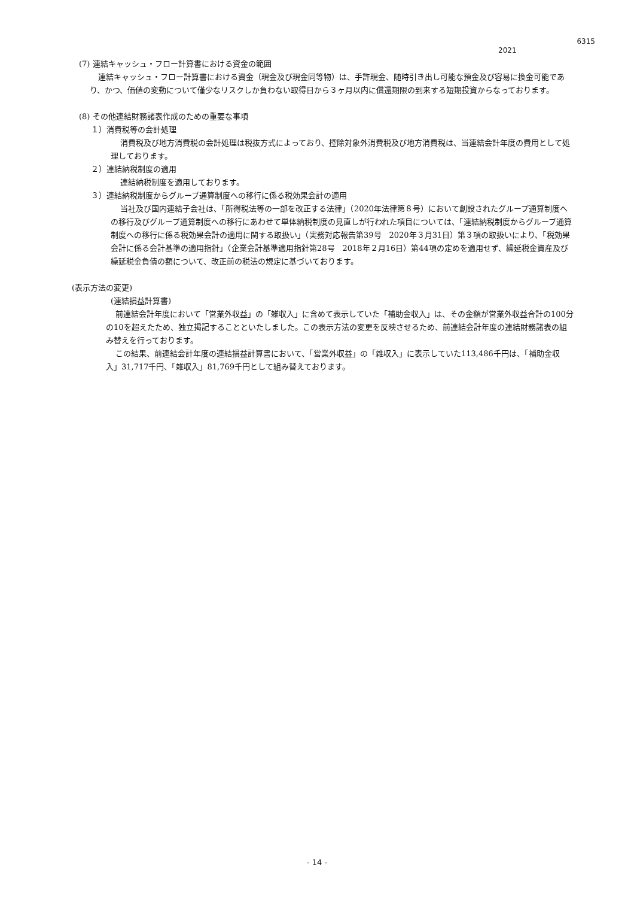6315
2021
(7) 連結キャッシュ・フロー計算書における資金の範囲
連結キャッシュ・フロー計算書における資金（現金及び現金同等物）は、手許現金、随時引き出し可能な預金及び容易に換金可能であり、かつ、価値の変動について僅少なリスクしか負わない取得日から３ヶ月以内に償還期限の到来する短期投資からなっております。
(8) その他連結財務諸表作成のための重要な事項
１）消費税等の会計処理
消費税及び地方消費税の会計処理は税抜方式によっており、控除対象外消費税及び地方消費税は、当連結会計年度の費用として処理しております。
２）連結納税制度の適用
連結納税制度を適用しております。
３）連結納税制度からグループ通算制度への移行に係る税効果会計の適用
当社及び国内連結子会社は、「所得税法等の一部を改正する法律」（2020年法律第８号）において創設されたグループ通算制度への移行及びグループ通算制度への移行にあわせて単体納税制度の見直しが行われた項目については、「連結納税制度からグループ通算制度への移行に係る税効果会計の適用に関する取扱い」（実務対応報告第39号　2020年３月31日）第３項の取扱いにより、「税効果会計に係る会計基準の適用指針」（企業会計基準適用指針第28号　2018年２月16日）第44項の定めを適用せず、繰延税金資産及び繰延税金負債の額について、改正前の税法の規定に基づいております。
(表示方法の変更)
(連結損益計算書)
前連結会計年度において「営業外収益」の「雑収入」に含めて表示していた「補助金収入」は、その金額が営業外収益合計の100分の10を超えたため、独立掲記することといたしました。この表示方法の変更を反映させるため、前連結会計年度の連結財務諸表の組み替えを行っております。
この結果、前連結会計年度の連結損益計算書において、「営業外収益」の「雑収入」に表示していた113,486千円は、「補助金収入」31,717千円、「雑収入」81,769千円として組み替えております。
- 14 -